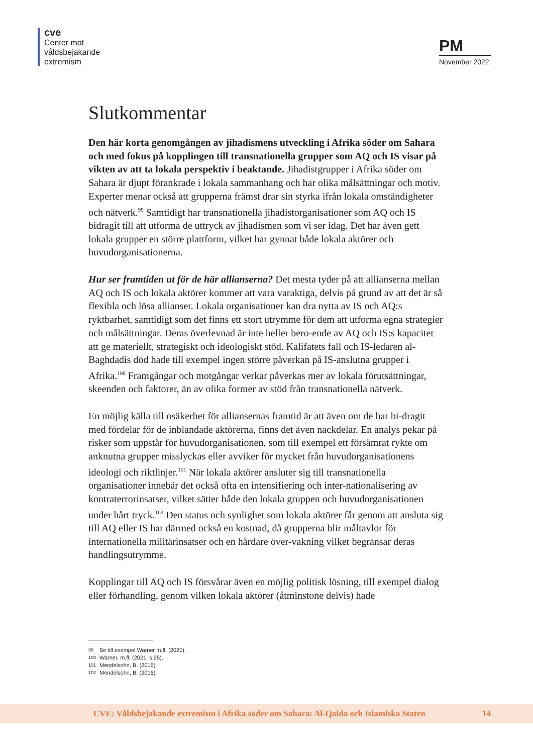cve
Center mot
våldsbejakande
extremism
PM
November 2022
Slutkommentar
Den här korta genomgången av jihadismens utveckling i Afrika söder om Sahara och med fokus på kopplingen till transnationella grupper som AQ och IS visar på vikten av att ta lokala perspektiv i beaktande. Jihadistgrupper i Afrika söder om Sahara är djupt förankrade i lokala sammanhang och har olika målsättningar och motiv. Experter menar också att grupperna främst drar sin styrka ifrån lokala omständigheter och nätverk.<sup>99</sup> Samtidigt har transnationella jihadistorganisationer som AQ och IS bidragit till att utforma de uttryck av jihadismen som vi ser idag. Det har även gett lokala grupper en större plattform, vilket har gynnat både lokala aktörer och huvudorganisationerna.
Hur ser framtiden ut för de här allianserna? Det mesta tyder på att allianserna mellan AQ och IS och lokala aktörer kommer att vara varaktiga, delvis på grund av att det är så flexibla och lösa allianser. Lokala organisationer kan dra nytta av IS och AQ:s ryktbarhet, samtidigt som det finns ett stort utrymme för dem att utforma egna strategier och målsättningar. Deras överlevnad är inte heller bero-ende av AQ och IS:s kapacitet att ge materiellt, strategiskt och ideologiskt stöd. Kalifatets fall och IS-ledaren al-Baghdadis död hade till exempel ingen större påverkan på IS-anslutna grupper i Afrika.<sup>100</sup> Framgångar och motgångar verkar påverkas mer av lokala förutsättningar, skeenden och faktorer, än av olika former av stöd från transnationella nätverk.
En möjlig källa till osäkerhet för alliansernas framtid är att även om de har bi-dragit med fördelar för de inblandade aktörerna, finns det även nackdelar. En analys pekar på risker som uppstår för huvudorganisationen, som till exempel ett försämrat rykte om anknutna grupper misslyckas eller avviker för mycket från huvudorganisationens ideologi och riktlinjer.<sup>101</sup> När lokala aktörer ansluter sig till transnationella organisationer innebär det också ofta en intensifiering och inter-nationalisering av kontraterrorinsatser, vilket sätter både den lokala gruppen och huvudorganisationen under hårt tryck.<sup>102</sup> Den status och synlighet som lokala aktörer får genom att ansluta sig till AQ eller IS har därmed också en kostnad, då grupperna blir måltavlor för internationella militärinsatser och en hårdare över-vakning vilket begränsar deras handlingsutrymme.
Kopplingar till AQ och IS försvårar även en möjlig politisk lösning, till exempel dialog eller förhandling, genom vilken lokala aktörer (åtminstone delvis) hade
99 Se till exempel Warner m.fl. (2020).
100 Warner, m.fl. (2021, s.25).
101 Mendelsohn, B. (2016).
102 Mendelsohn, B. (2016).
CVE: Våldsbejakande extremism i Afrika söder om Sahara: Al-Qaida och Islamiska Staten 14